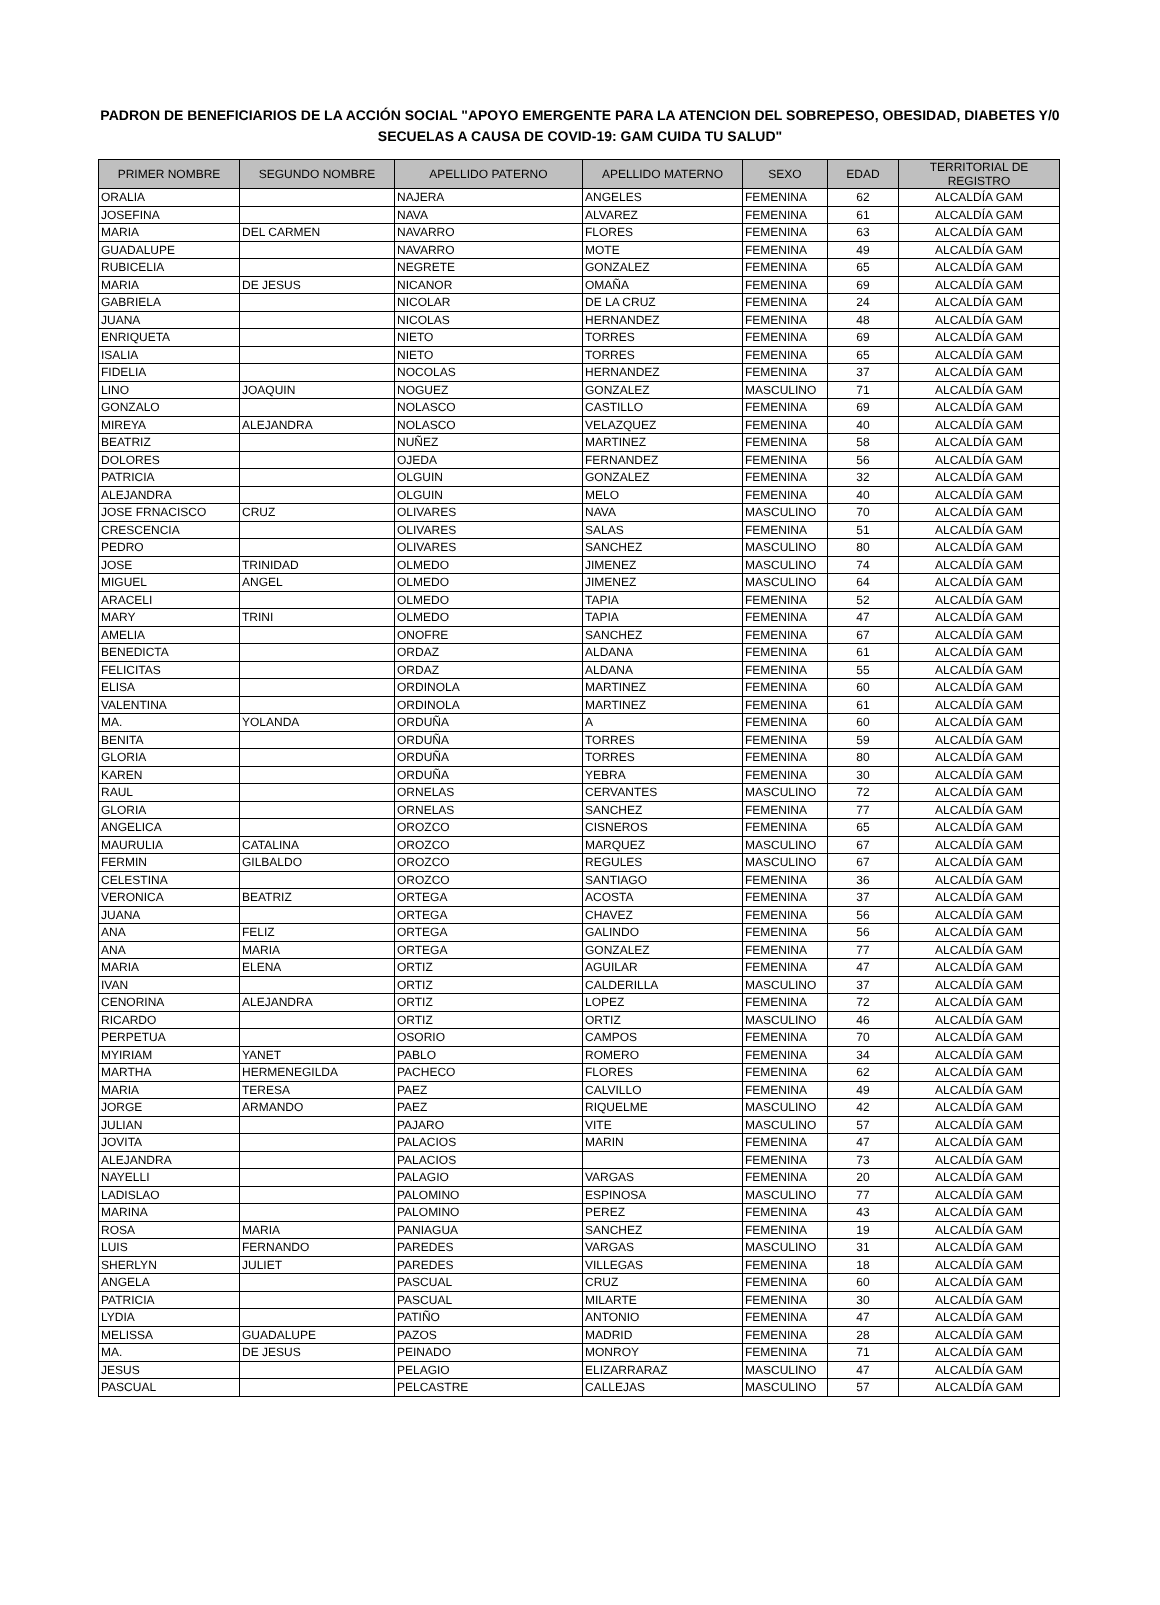PADRON DE BENEFICIARIOS DE LA ACCIÓN SOCIAL "APOYO EMERGENTE PARA LA ATENCION DEL SOBREPESO, OBESIDAD, DIABETES Y/0 SECUELAS A CAUSA DE COVID-19: GAM CUIDA TU SALUD"
| PRIMER NOMBRE | SEGUNDO NOMBRE | APELLIDO PATERNO | APELLIDO MATERNO | SEXO | EDAD | TERRITORIAL DE REGISTRO |
| --- | --- | --- | --- | --- | --- | --- |
| ORALIA | | NAJERA | ANGELES | FEMENINA | 62 | ALCALDÍA GAM |
| JOSEFINA | | NAVA | ALVAREZ | FEMENINA | 61 | ALCALDÍA GAM |
| MARIA | DEL CARMEN | NAVARRO | FLORES | FEMENINA | 63 | ALCALDÍA GAM |
| GUADALUPE | | NAVARRO | MOTE | FEMENINA | 49 | ALCALDÍA GAM |
| RUBICELIA | | NEGRETE | GONZALEZ | FEMENINA | 65 | ALCALDÍA GAM |
| MARIA | DE JESUS | NICANOR | OMAÑA | FEMENINA | 69 | ALCALDÍA GAM |
| GABRIELA | | NICOLAR | DE LA CRUZ | FEMENINA | 24 | ALCALDÍA GAM |
| JUANA | | NICOLAS | HERNANDEZ | FEMENINA | 48 | ALCALDÍA GAM |
| ENRIQUETA | | NIETO | TORRES | FEMENINA | 69 | ALCALDÍA GAM |
| ISALIA | | NIETO | TORRES | FEMENINA | 65 | ALCALDÍA GAM |
| FIDELIA | | NOCOLAS | HERNANDEZ | FEMENINA | 37 | ALCALDÍA GAM |
| LINO | JOAQUIN | NOGUEZ | GONZALEZ | MASCULINO | 71 | ALCALDÍA GAM |
| GONZALO | | NOLASCO | CASTILLO | FEMENINA | 69 | ALCALDÍA GAM |
| MIREYA | ALEJANDRA | NOLASCO | VELAZQUEZ | FEMENINA | 40 | ALCALDÍA GAM |
| BEATRIZ | | NUÑEZ | MARTINEZ | FEMENINA | 58 | ALCALDÍA GAM |
| DOLORES | | OJEDA | FERNANDEZ | FEMENINA | 56 | ALCALDÍA GAM |
| PATRICIA | | OLGUIN | GONZALEZ | FEMENINA | 32 | ALCALDÍA GAM |
| ALEJANDRA | | OLGUIN | MELO | FEMENINA | 40 | ALCALDÍA GAM |
| JOSE FRNACISCO | CRUZ | OLIVARES | NAVA | MASCULINO | 70 | ALCALDÍA GAM |
| CRESCENCIA | | OLIVARES | SALAS | FEMENINA | 51 | ALCALDÍA GAM |
| PEDRO | | OLIVARES | SANCHEZ | MASCULINO | 80 | ALCALDÍA GAM |
| JOSE | TRINIDAD | OLMEDO | JIMENEZ | MASCULINO | 74 | ALCALDÍA GAM |
| MIGUEL | ANGEL | OLMEDO | JIMENEZ | MASCULINO | 64 | ALCALDÍA GAM |
| ARACELI | | OLMEDO | TAPIA | FEMENINA | 52 | ALCALDÍA GAM |
| MARY | TRINI | OLMEDO | TAPIA | FEMENINA | 47 | ALCALDÍA GAM |
| AMELIA | | ONOFRE | SANCHEZ | FEMENINA | 67 | ALCALDÍA GAM |
| BENEDICTA | | ORDAZ | ALDANA | FEMENINA | 61 | ALCALDÍA GAM |
| FELICITAS | | ORDAZ | ALDANA | FEMENINA | 55 | ALCALDÍA GAM |
| ELISA | | ORDINOLA | MARTINEZ | FEMENINA | 60 | ALCALDÍA GAM |
| VALENTINA | | ORDINOLA | MARTINEZ | FEMENINA | 61 | ALCALDÍA GAM |
| MA. | YOLANDA | ORDUÑA | A | FEMENINA | 60 | ALCALDÍA GAM |
| BENITA | | ORDUÑA | TORRES | FEMENINA | 59 | ALCALDÍA GAM |
| GLORIA | | ORDUÑA | TORRES | FEMENINA | 80 | ALCALDÍA GAM |
| KAREN | | ORDUÑA | YEBRA | FEMENINA | 30 | ALCALDÍA GAM |
| RAUL | | ORNELAS | CERVANTES | MASCULINO | 72 | ALCALDÍA GAM |
| GLORIA | | ORNELAS | SANCHEZ | FEMENINA | 77 | ALCALDÍA GAM |
| ANGELICA | | OROZCO | CISNEROS | FEMENINA | 65 | ALCALDÍA GAM |
| MAURULIA | CATALINA | OROZCO | MARQUEZ | MASCULINO | 67 | ALCALDÍA GAM |
| FERMIN | GILBALDO | OROZCO | REGULES | MASCULINO | 67 | ALCALDÍA GAM |
| CELESTINA | | OROZCO | SANTIAGO | FEMENINA | 36 | ALCALDÍA GAM |
| VERONICA | BEATRIZ | ORTEGA | ACOSTA | FEMENINA | 37 | ALCALDÍA GAM |
| JUANA | | ORTEGA | CHAVEZ | FEMENINA | 56 | ALCALDÍA GAM |
| ANA | FELIZ | ORTEGA | GALINDO | FEMENINA | 56 | ALCALDÍA GAM |
| ANA | MARIA | ORTEGA | GONZALEZ | FEMENINA | 77 | ALCALDÍA GAM |
| MARIA | ELENA | ORTIZ | AGUILAR | FEMENINA | 47 | ALCALDÍA GAM |
| IVAN | | ORTIZ | CALDERILLA | MASCULINO | 37 | ALCALDÍA GAM |
| CENORINA | ALEJANDRA | ORTIZ | LOPEZ | FEMENINA | 72 | ALCALDÍA GAM |
| RICARDO | | ORTIZ | ORTIZ | MASCULINO | 46 | ALCALDÍA GAM |
| PERPETUA | | OSORIO | CAMPOS | FEMENINA | 70 | ALCALDÍA GAM |
| MYIRIAM | YANET | PABLO | ROMERO | FEMENINA | 34 | ALCALDÍA GAM |
| MARTHA | HERMENEGILDA | PACHECO | FLORES | FEMENINA | 62 | ALCALDÍA GAM |
| MARIA | TERESA | PAEZ | CALVILLO | FEMENINA | 49 | ALCALDÍA GAM |
| JORGE | ARMANDO | PAEZ | RIQUELME | MASCULINO | 42 | ALCALDÍA GAM |
| JULIAN | | PAJARO | VITE | MASCULINO | 57 | ALCALDÍA GAM |
| JOVITA | | PALACIOS | MARIN | FEMENINA | 47 | ALCALDÍA GAM |
| ALEJANDRA | | PALACIOS | | FEMENINA | 73 | ALCALDÍA GAM |
| NAYELLI | | PALAGIO | VARGAS | FEMENINA | 20 | ALCALDÍA GAM |
| LADISLAO | | PALOMINO | ESPINOSA | MASCULINO | 77 | ALCALDÍA GAM |
| MARINA | | PALOMINO | PEREZ | FEMENINA | 43 | ALCALDÍA GAM |
| ROSA | MARIA | PANIAGUA | SANCHEZ | FEMENINA | 19 | ALCALDÍA GAM |
| LUIS | FERNANDO | PAREDES | VARGAS | MASCULINO | 31 | ALCALDÍA GAM |
| SHERLYN | JULIET | PAREDES | VILLEGAS | FEMENINA | 18 | ALCALDÍA GAM |
| ANGELA | | PASCUAL | CRUZ | FEMENINA | 60 | ALCALDÍA GAM |
| PATRICIA | | PASCUAL | MILARTE | FEMENINA | 30 | ALCALDÍA GAM |
| LYDIA | | PATIÑO | ANTONIO | FEMENINA | 47 | ALCALDÍA GAM |
| MELISSA | GUADALUPE | PAZOS | MADRID | FEMENINA | 28 | ALCALDÍA GAM |
| MA. | DE JESUS | PEINADO | MONROY | FEMENINA | 71 | ALCALDÍA GAM |
| JESUS | | PELAGIO | ELIZARRARAZ | MASCULINO | 47 | ALCALDÍA GAM |
| PASCUAL | | PELCASTRE | CALLEJAS | MASCULINO | 57 | ALCALDÍA GAM |